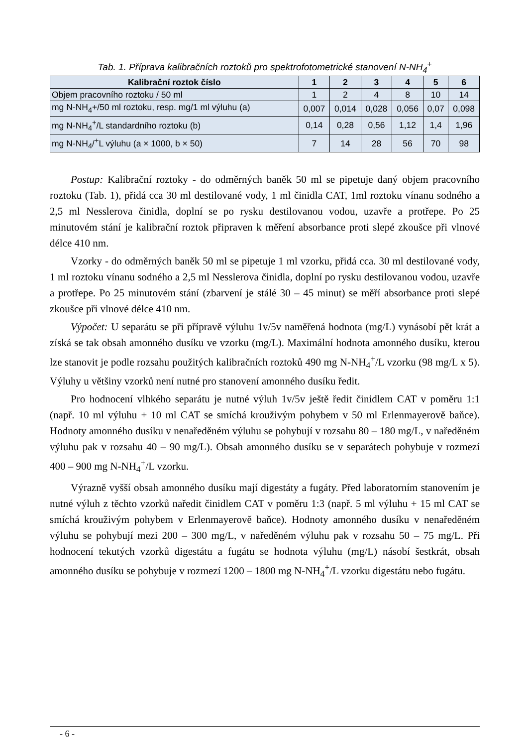Tab. 1. Příprava kalibračních roztoků pro spektrofotometrické stanovení N-NH<sub>4</sub><sup>+</sup>
| Kalibrační roztok číslo | 1 | 2 | 3 | 4 | 5 | 6 |
| --- | --- | --- | --- | --- | --- | --- |
| Objem pracovního roztoku / 50 ml | 1 | 2 | 4 | 8 | 10 | 14 |
| mg N-NH<sub>4</sub>+/50 ml roztoku, resp. mg/1 ml výluhu (a) | 0,007 | 0,014 | 0,028 | 0,056 | 0,07 | 0,098 |
| mg N-NH<sub>4</sub><sup>+</sup>/L standardního roztoku (b) | 0,14 | 0,28 | 0,56 | 1,12 | 1,4 | 1,96 |
| mg N-NH<sub>4</sub>/<sup>+</sup>L výluhu (a × 1000, b × 50) | 7 | 14 | 28 | 56 | 70 | 98 |
Postup: Kalibrační roztoky - do odměrných baněk 50 ml se pipetuje daný objem pracovního roztoku (Tab. 1), přidá cca 30 ml destilované vody, 1 ml činidla CAT, 1ml roztoku vínanu sodného a 2,5 ml Nesslerova činidla, doplní se po rysku destilovanou vodou, uzavře a protřepe. Po 25 minutovém stání je kalibrační roztok připraven k měření absorbance proti slepé zkoušce při vlnové délce 410 nm.
Vzorky - do odměrných baněk 50 ml se pipetuje 1 ml vzorku, přidá cca. 30 ml destilované vody, 1 ml roztoku vínanu sodného a 2,5 ml Nesslerova činidla, doplní po rysku destilovanou vodou, uzavře a protřepe. Po 25 minutovém stání (zbarvení je stálé 30 – 45 minut) se měří absorbance proti slepé zkoušce při vlnové délce 410 nm.
Výpočet: U separátu se při přípravě výluhu 1v/5v naměřená hodnota (mg/L) vynásobí pět krát a získá se tak obsah amonného dusíku ve vzorku (mg/L). Maximální hodnota amonného dusíku, kterou lze stanovit je podle rozsahu použitých kalibračních roztoků 490 mg N-NH<sub>4</sub><sup>+</sup>/L vzorku (98 mg/L x 5). Výluhy u většiny vzorků není nutné pro stanovení amonného dusíku ředit.
Pro hodnocení vlhkého separátu je nutné výluh 1v/5v ještě ředit činidlem CAT v poměru 1:1 (např. 10 ml výluhu + 10 ml CAT se smíchá krouživým pohybem v 50 ml Erlenmayerově baňce). Hodnoty amonného dusíku v nenaředěném výluhu se pohybují v rozsahu 80 – 180 mg/L, v naředěném výluhu pak v rozsahu 40 – 90 mg/L). Obsah amonného dusíku se v separátech pohybuje v rozmezí 400 – 900 mg N-NH<sub>4</sub><sup>+</sup>/L vzorku.
Výrazně vyšší obsah amonného dusíku mají digestáty a fugáty. Před laboratorním stanovením je nutné výluh z těchto vzorků naředit činidlem CAT v poměru 1:3 (např. 5 ml výluhu + 15 ml CAT se smíchá krouživým pohybem v Erlenmayerově baňce). Hodnoty amonného dusíku v nenaředěném výluhu se pohybují mezi 200 – 300 mg/L, v naředěném výluhu pak v rozsahu 50 – 75 mg/L. Při hodnocení tekutých vzorků digestátu a fugátu se hodnota výluhu (mg/L) násobí šestkrát, obsah amonného dusíku se pohybuje v rozmezí 1200 – 1800 mg N-NH<sub>4</sub><sup>+</sup>/L vzorku digestátu nebo fugátu.
- 6 -